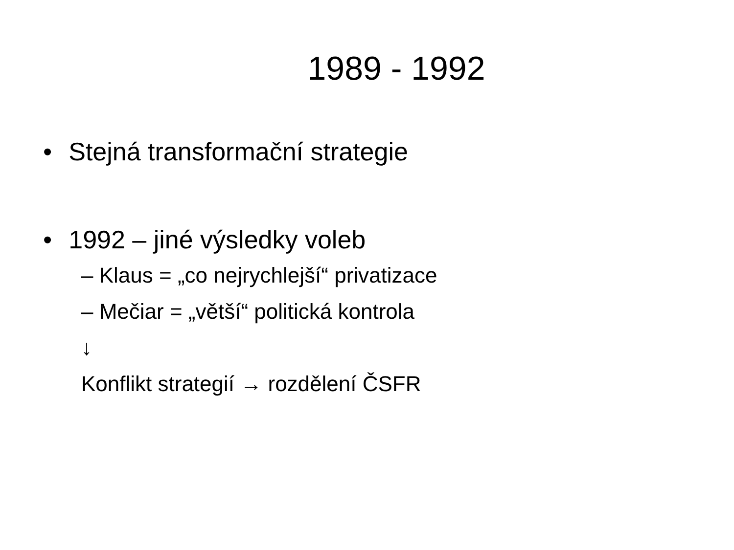1989 - 1992
• Stejná transformační strategie
• 1992 – jiné výsledky voleb
– Klaus = „co nejrychlejší“ privatizace
– Mečiar = „větší“ politická kontrola
↓
Konflikt strategií → rozdělení ČSFR